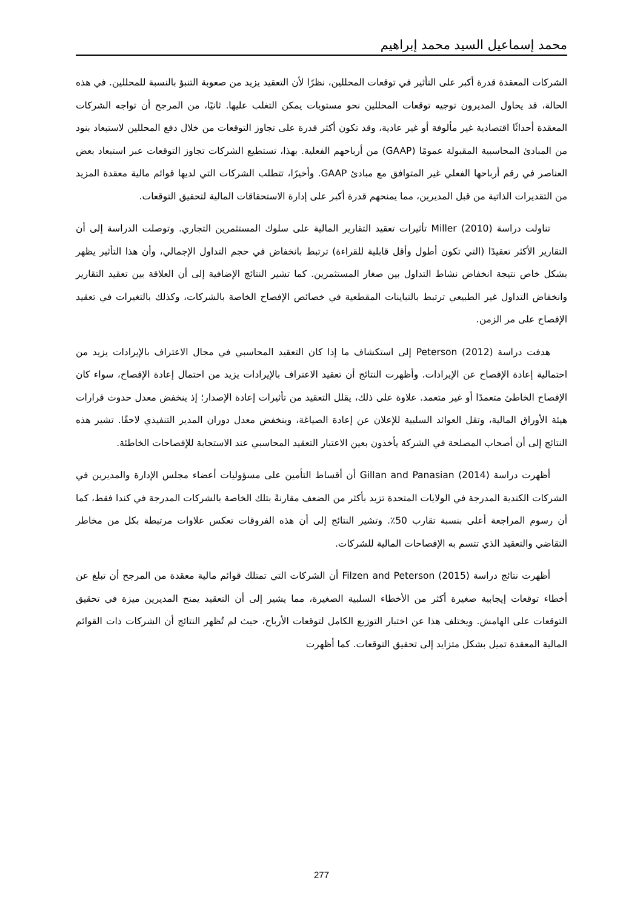محمد إسماعيل السيد محمد إبراهيم
الشركات المعقدة قدرة أكبر على التأثير في توقعات المحللين، نظرًا لأن التعقيد يزيد من صعوبة التنبؤ بالنسبة للمحللين. في هذه الحالة، قد يحاول المديرون توجيه توقعات المحللين نحو مستويات يمكن التغلب عليها. ثانيًا، من المرجح أن تواجه الشركات المعقدة أحداثًا اقتصادية غير مألوفة أو غير عادية، وقد تكون أكثر قدرة على تجاوز التوقعات من خلال دفع المحللين لاستبعاد بنود من المبادئ المحاسبية المقبولة عمومًا (GAAP) من أرباحهم الفعلية. بهذا، تستطيع الشركات تجاوز التوقعات عبر استبعاد بعض العناصر في رقم أرباحها الفعلي غير المتوافق مع مبادئ GAAP. وأخيرًا، تتطلب الشركات التي لديها قوائم مالية معقدة المزيد من التقديرات الذاتية من قبل المديرين، مما يمنحهم قدرة أكبر على إدارة الاستحقاقات المالية لتحقيق التوقعات.
تناولت دراسة Miller (2010) تأثيرات تعقيد التقارير المالية على سلوك المستثمرين التجاري. وتوصلت الدراسة إلى أن التقارير الأكثر تعقيدًا (التي تكون أطول وأقل قابلية للقراءة) ترتبط بانخفاض في حجم التداول الإجمالي، وأن هذا التأثير يظهر بشكل خاص نتيجة انخفاض نشاط التداول بين صغار المستثمرين. كما تشير النتائج الإضافية إلى أن العلاقة بين تعقيد التقارير وانخفاض التداول غير الطبيعي ترتبط بالتباينات المقطعية في خصائص الإفصاح الخاصة بالشركات، وكذلك بالتغيرات في تعقيد الإفصاح على مر الزمن.
هدفت دراسة Peterson (2012) إلى استكشاف ما إذا كان التعقيد المحاسبي في مجال الاعتراف بالإيرادات يزيد من احتمالية إعادة الإفصاح عن الإيرادات. وأظهرت النتائج أن تعقيد الاعتراف بالإيرادات يزيد من احتمال إعادة الإفصاح، سواء كان الإفصاح الخاطئ متعمدًا أو غير متعمد. علاوة على ذلك، يقلل التعقيد من تأثيرات إعادة الإصدار؛ إذ ينخفض معدل حدوث قرارات هيئة الأوراق المالية، وتقل العوائد السلبية للإعلان عن إعادة الصياغة، وينخفض معدل دوران المدير التنفيذي لاحقًا. تشير هذه النتائج إلى أن أصحاب المصلحة في الشركة يأخذون بعين الاعتبار التعقيد المحاسبي عند الاستجابة للإفصاحات الخاطئة.
أظهرت دراسة Gillan and Panasian (2014) أن أقساط التأمين على مسؤوليات أعضاء مجلس الإدارة والمديرين في الشركات الكندية المدرجة في الولايات المتحدة تزيد بأكثر من الضعف مقارنةً بتلك الخاصة بالشركات المدرجة في كندا فقط، كما أن رسوم المراجعة أعلى بنسبة تقارب 50٪. وتشير النتائج إلى أن هذه الفروقات تعكس علاوات مرتبطة بكل من مخاطر التقاضي والتعقيد الذي تتسم به الإفصاحات المالية للشركات.
أظهرت نتائج دراسة Filzen and Peterson (2015) أن الشركات التي تمتلك قوائم مالية معقدة من المرجح أن تبلغ عن أخطاء توقعات إيجابية صغيرة أكثر من الأخطاء السلبية الصغيرة، مما يشير إلى أن التعقيد يمنح المديرين ميزة في تحقيق التوقعات على الهامش. ويختلف هذا عن اختبار التوزيع الكامل لتوقعات الأرباح، حيث لم تُظهر النتائج أن الشركات ذات القوائم المالية المعقدة تميل بشكل متزايد إلى تحقيق التوقعات. كما أظهرت
277